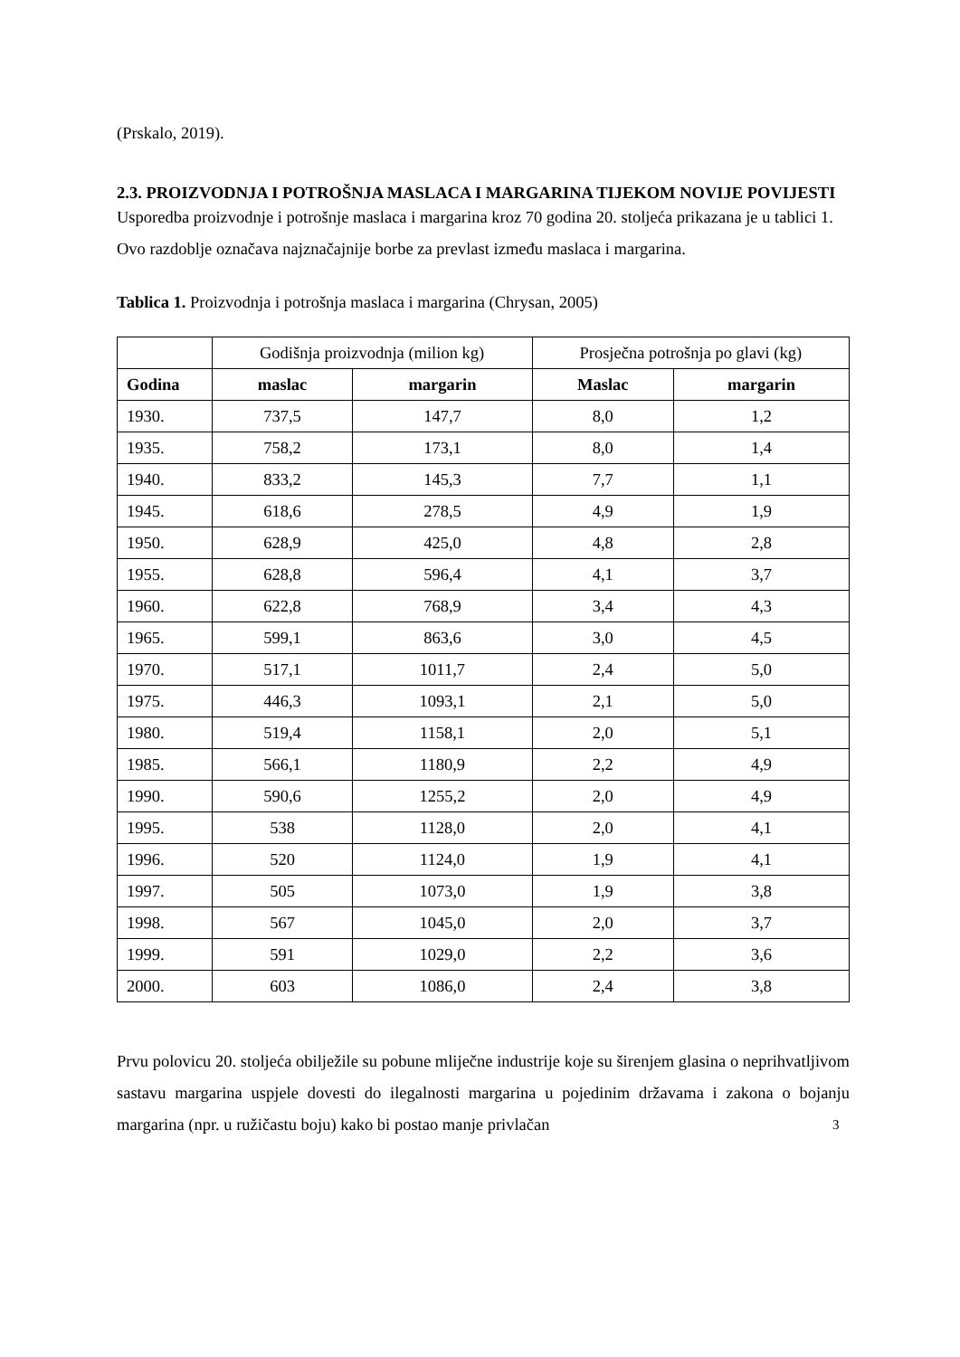(Prskalo, 2019).
2.3. PROIZVODNJA I POTROŠNJA MASLACA I MARGARINA TIJEKOM NOVIJE POVIJESTI
Usporedba proizvodnje i potrošnje maslaca i margarina kroz 70 godina 20. stoljeća prikazana je u tablici 1. Ovo razdoblje označava najznačajnije borbe za prevlast između maslaca i margarina.
Tablica 1. Proizvodnja i potrošnja maslaca i margarina (Chrysan, 2005)
| | Godišnja proizvodnja (milion kg) | | Prosječna potrošnja po glavi (kg) | |
| Godina | maslac | margarin | Maslac | margarin |
| 1930. | 737,5 | 147,7 | 8,0 | 1,2 |
| 1935. | 758,2 | 173,1 | 8,0 | 1,4 |
| 1940. | 833,2 | 145,3 | 7,7 | 1,1 |
| 1945. | 618,6 | 278,5 | 4,9 | 1,9 |
| 1950. | 628,9 | 425,0 | 4,8 | 2,8 |
| 1955. | 628,8 | 596,4 | 4,1 | 3,7 |
| 1960. | 622,8 | 768,9 | 3,4 | 4,3 |
| 1965. | 599,1 | 863,6 | 3,0 | 4,5 |
| 1970. | 517,1 | 1011,7 | 2,4 | 5,0 |
| 1975. | 446,3 | 1093,1 | 2,1 | 5,0 |
| 1980. | 519,4 | 1158,1 | 2,0 | 5,1 |
| 1985. | 566,1 | 1180,9 | 2,2 | 4,9 |
| 1990. | 590,6 | 1255,2 | 2,0 | 4,9 |
| 1995. | 538 | 1128,0 | 2,0 | 4,1 |
| 1996. | 520 | 1124,0 | 1,9 | 4,1 |
| 1997. | 505 | 1073,0 | 1,9 | 3,8 |
| 1998. | 567 | 1045,0 | 2,0 | 3,7 |
| 1999. | 591 | 1029,0 | 2,2 | 3,6 |
| 2000. | 603 | 1086,0 | 2,4 | 3,8 |
Prvu polovicu 20. stoljeća obilježile su pobune mliječne industrije koje su širenjem glasina o neprihvatljivom sastavu margarina uspjele dovesti do ilegalnosti margarina u pojedinim državama i zakona o bojanju margarina (npr. u ružičastu boju) kako bi postao manje privlačan
3